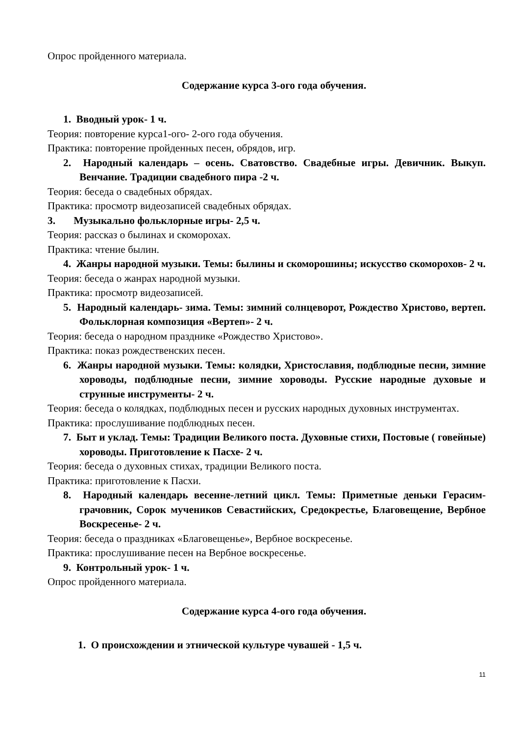Опрос пройденного материала.
Содержание курса 3-ого года обучения.
1. Вводный урок- 1 ч.
Теория: повторение курса1-ого- 2-ого года обучения.
Практика: повторение пройденных песен, обрядов, игр.
2. Народный календарь – осень. Сватовство. Свадебные игры. Девичник. Выкуп. Венчание. Традиции свадебного пира -2 ч.
Теория: беседа о свадебных обрядах.
Практика: просмотр видеозаписей свадебных обрядах.
3. Музыкально фольклорные игры- 2,5 ч.
Теория: рассказ о былинах и скоморохах.
Практика: чтение былин.
4. Жанры народной музыки. Темы: былины и скоморошины; искусство скоморохов- 2 ч.
Теория: беседа о жанрах народной музыки.
Практика: просмотр видеозаписей.
5. Народный календарь- зима. Темы: зимний солнцеворот, Рождество Христово, вертеп. Фольклорная композиция «Вертеп»- 2 ч.
Теория: беседа о народном празднике «Рождество Христово».
Практика: показ рождественских песен.
6. Жанры народной музыки. Темы: колядки, Христославия, подблюдные песни, зимние хороводы, подблюдные песни, зимние хороводы. Русские народные духовые и струнные инструменты- 2 ч.
Теория: беседа о колядках, подблюдных песен и русских народных духовных инструментах.
Практика: прослушивание подблюдных песен.
7. Быт и уклад. Темы: Традиции Великого поста. Духовные стихи, Постовые ( говейные) хороводы. Приготовление к Пасхе- 2 ч.
Теория: беседа о духовных стихах, традиции Великого поста.
Практика: приготовление к Пасхи.
8. Народный календарь весенне-летний цикл. Темы: Приметные деньки Герасим-грачовник, Сорок мучеников Севастийских, Средокрестье, Благовещение, Вербное Воскресенье- 2 ч.
Теория: беседа о праздниках «Благовещенье», Вербное воскресенье.
Практика: прослушивание песен на Вербное воскресенье.
9. Контрольный урок- 1 ч.
Опрос пройденного материала.
Содержание курса 4-ого года обучения.
1. О происхождении и этнической культуре чувашей - 1,5 ч.
11